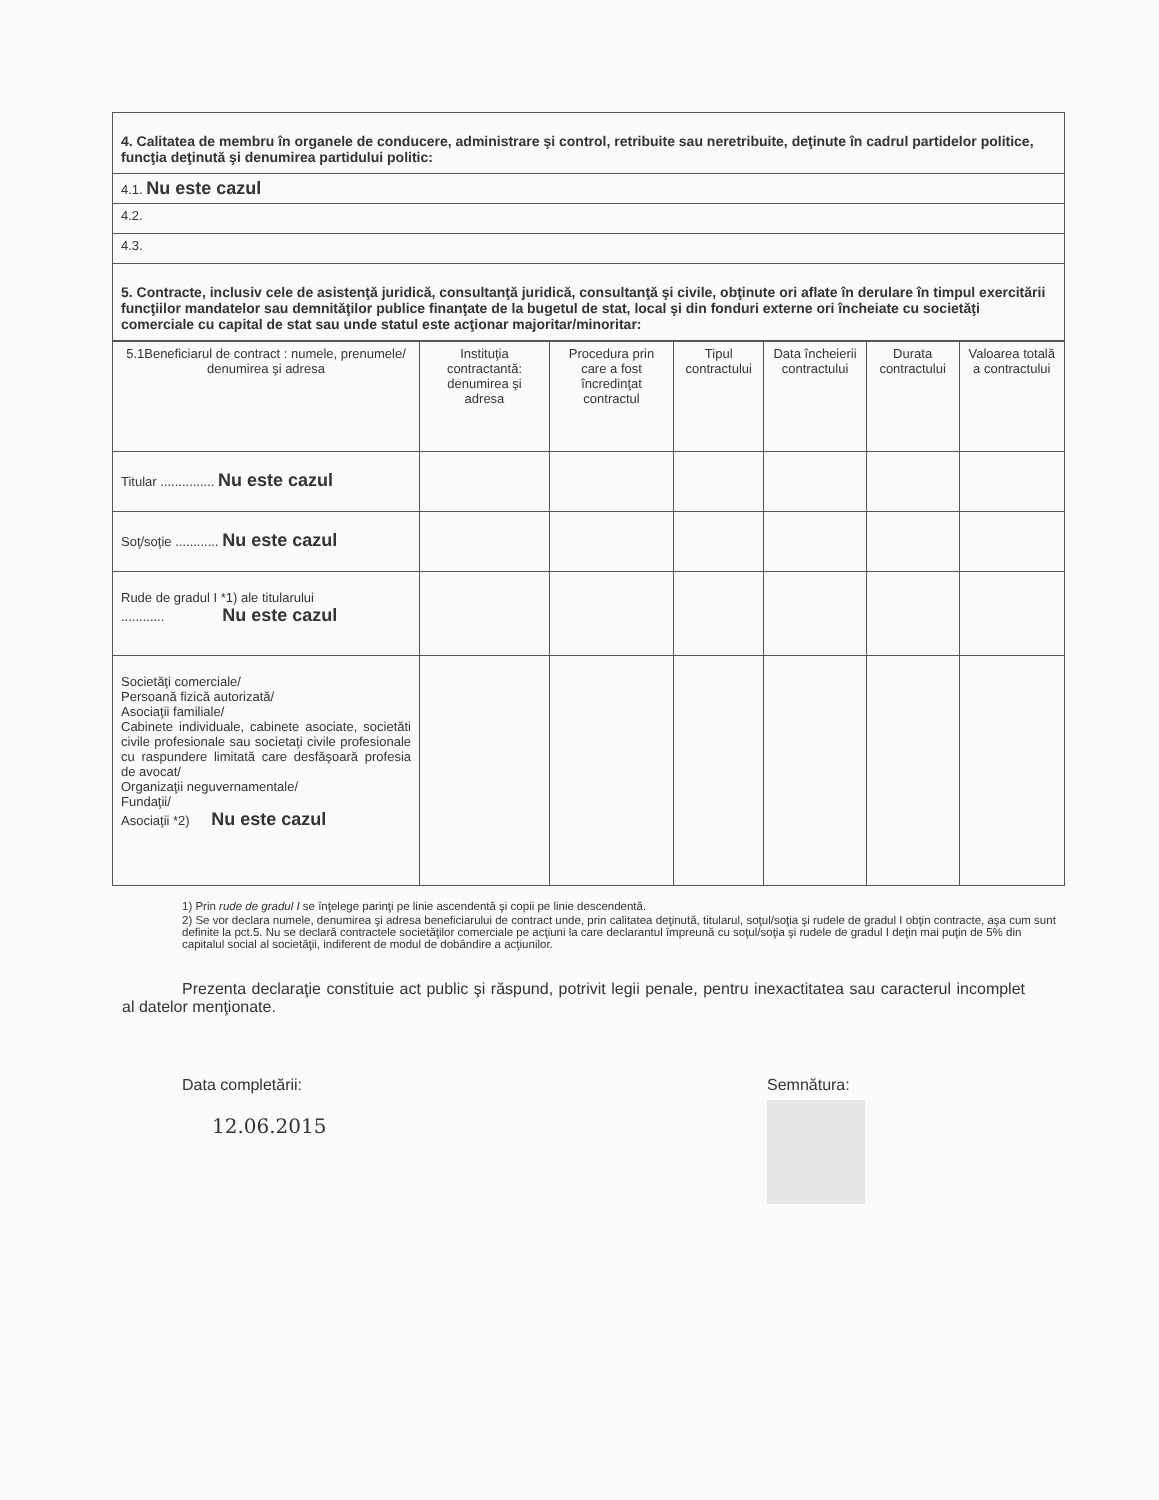| 4. Calitatea de membru în organele de conducere, administrare şi control, retribuite sau neretribuite, deţinute în cadrul partidelor politice, funcţia deţinută şi denumirea partidului politic: |
| 4.1. Nu este cazul |
| 4.2. |
| 4.3. |
| 5. Contracte, inclusiv cele de asistenţă juridică, consultanţă juridică, consultanţă şi civile, obţinute ori aflate în derulare în timpul exercitării funcţiilor mandatelor sau demnităţilor publice finanţate de la bugetul de stat, local şi din fonduri externe ori încheiate cu societăţi comerciale cu capital de stat sau unde statul este acţionar majoritar/minoritar: |
| 5.1Beneficiarul de contract : numele, prenumele/ denumirea şi adresa | Instituţia contractantă: denumirea şi adresa | Procedura prin care a fost încredinţat contractul | Tipul contractului | Data încheierii contractului | Durata contractului | Valoarea totală a contractului |
| --- | --- | --- | --- | --- | --- | --- |
| Titular ............... Nu este cazul | | | | | | |
| Soţ/soţie ............ Nu este cazul | | | | | | |
| Rude de gradul I *1) ale titularului ............ Nu este cazul | | | | | | |
| Societăţi comerciale/ Persoană fizică autorizată/ Asociaţii familiale/ Cabinete individuale, cabinete asociate, societăti civile profesionale sau societaţi civile profesionale cu raspundere limitată care desfăşoară profesia de avocat/ Organizaţii neguvernamentale/ Fundaţii/ Asociaţii *2) Nu este cazul | | | | | | |
1) Prin rude de gradul I se înţelege parinţi pe linie ascendentă şi copii pe linie descendentă.
2) Se vor declara numele, denumirea şi adresa beneficiarului de contract unde, prin calitatea deţinută, titularul, soţul/soţia şi rudele de gradul I obţin contracte, aşa cum sunt definite la pct.5. Nu se declară contractele societăţilor comerciale pe acţiuni la care declarantul împreună cu soţul/soţia şi rudele de gradul I deţin mai puţin de 5% din capitalul social al societăţii, indiferent de modul de dobândire a acţiunilor.
Prezenta declaraţie constituie act public şi răspund, potrivit legii penale, pentru inexactitatea sau caracterul incomplet al datelor menţionate.
Data completării:
12.06.2015
Semnătura: